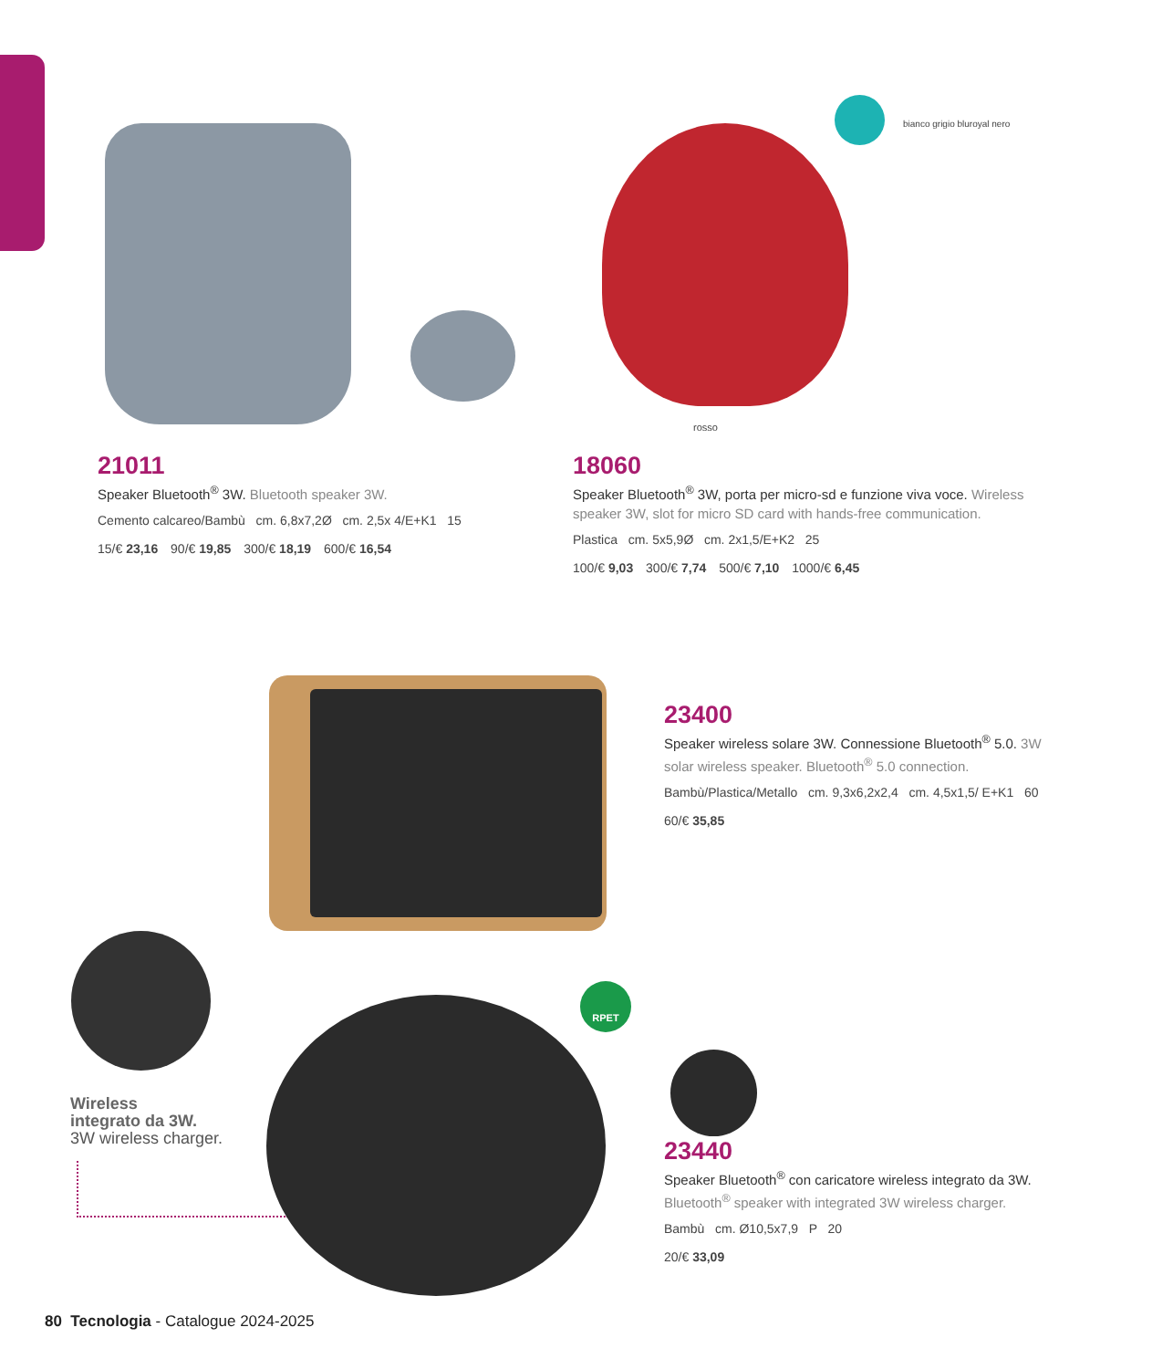rosso
bianco grigio bluroyal nero
21011
Speaker Bluetooth<sup>®</sup> 3W. Bluetooth speaker 3W.
Cemento calcareo/Bambù cm. 6,8x7,2Ø cm. 2,5x 4/E+K1 15
15/€ 23,16 90/€ 19,85 300/€ 18,19 600/€ 16,54
18060
Speaker Bluetooth<sup>®</sup> 3W, porta per micro-sd e funzione viva voce. Wireless speaker 3W, slot for micro SD card with hands-free communication.
Plastica cm. 5x5,9Ø cm. 2x1,5/E+K2 25
100/€ 9,03 300/€ 7,74 500/€ 7,10 1000/€ 6,45
23400
Speaker wireless solare 3W. Connessione Bluetooth<sup>®</sup> 5.0. 3W solar wireless speaker. Bluetooth<sup>®</sup> 5.0 connection.
Bambù/Plastica/Metallo cm. 9,3x6,2x2,4 cm. 4,5x1,5/ E+K1 60
60/€ 35,85
Wireless
integrato da 3W.
3W wireless charger.
RPET
23440
Speaker Bluetooth<sup>®</sup> con caricatore wireless integrato da 3W. Bluetooth<sup>®</sup> speaker with integrated 3W wireless charger.
Bambù cm. Ø10,5x7,9 P 20
20/€ 33,09
80 Tecnologia - Catalogue 2024-2025